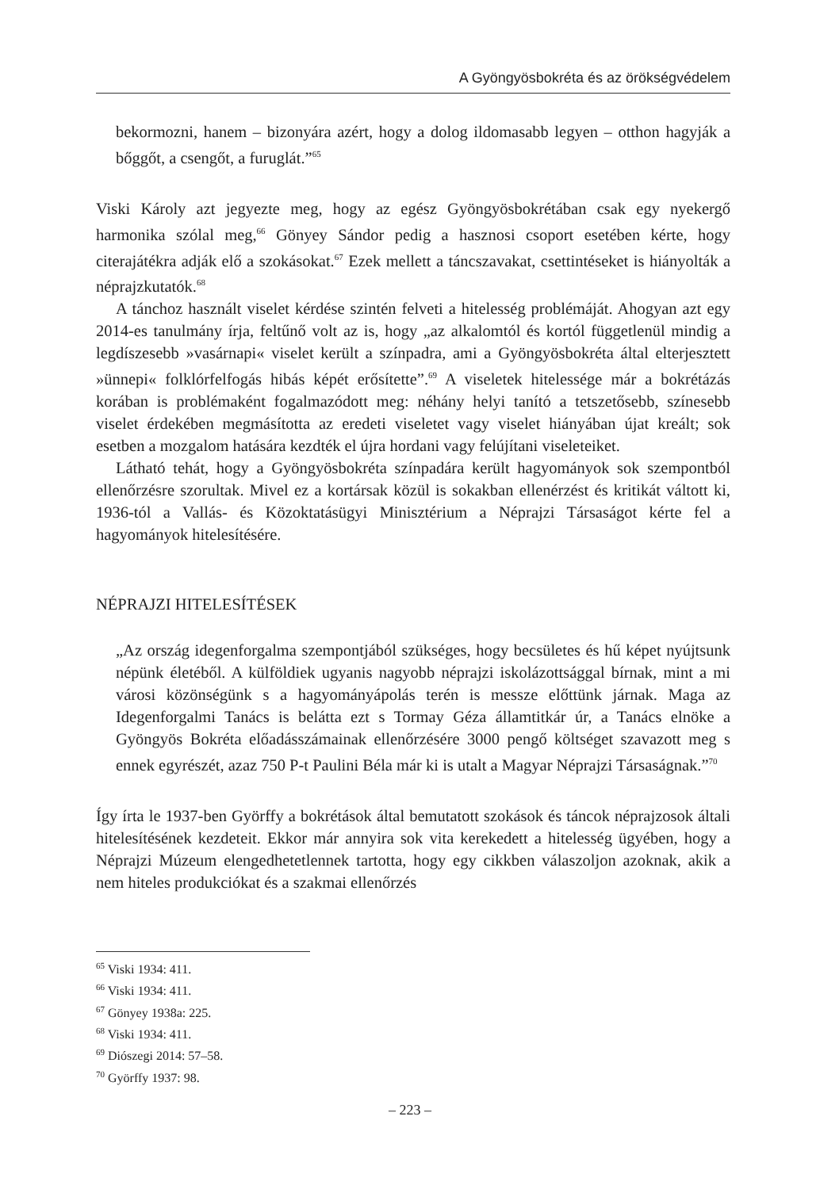A Gyöngyösbokréta és az örökségvédelem
bekormozni, hanem – bizonyára azért, hogy a dolog ildomasabb legyen – otthon hagyják a bőggőt, a csengőt, a furuglát.”<sup>65</sup>
Viski Károly azt jegyezte meg, hogy az egész Gyöngyösbokrétában csak egy nyekergő harmonika szólal meg,<sup>66</sup> Gönyey Sándor pedig a hasznosi csoport esetében kérte, hogy citerajátékra adják elő a szokásokat.<sup>67</sup> Ezek mellett a táncszavakat, csettintéseket is hiányolták a néprajzkutatók.<sup>68</sup>
A tánchoz használt viselet kérdése szintén felveti a hitelesség problémáját. Ahogyan azt egy 2014-es tanulmány írja, feltűnő volt az is, hogy „az alkalomtól és kortól függetlenül mindig a legdíszesebb »vasárnapi« viselet került a színpadra, ami a Gyöngyösbokréta által elterjesztett »ünnepi« folklórfelfogás hibás képét erősítette”.<sup>69</sup> A viseletek hitelessége már a bokrétázás korában is problémaként fogalmazódott meg: néhány helyi tanító a tetszetősebb, színesebb viselet érdekében megmásította az eredeti viseletet vagy viselet hiányában újat kreált; sok esetben a mozgalom hatására kezdték el újra hordani vagy felújítani viseleteiket.
Látható tehát, hogy a Gyöngyösbokréta színpadára került hagyományok sok szempontból ellenőrzésre szorultak. Mivel ez a kortársak közül is sokakban ellenérzést és kritikát váltott ki, 1936-tól a Vallás- és Közoktatásügyi Minisztérium a Néprajzi Társaságot kérte fel a hagyományok hitelesítésére.
NÉPRAJZI HITELESÍTÉSEK
„Az ország idegenforgalma szempontjából szükséges, hogy becsületes és hű képet nyújtsunk népünk életéből. A külföldiek ugyanis nagyobb néprajzi iskolázottsággal bírnak, mint a mi városi közönségünk s a hagyományápolás terén is messze előttünk járnak. Maga az Idegenforgalmi Tanács is belátta ezt s Tormay Géza államtitkár úr, a Tanács elnöke a Gyöngyös Bokréta előadásszámainak ellenőrzésére 3000 pengő költséget szavazott meg s ennek egyrészét, azaz 750 P-t Paulini Béla már ki is utalt a Magyar Néprajzi Társaságnak.”<sup>70</sup>
Így írta le 1937-ben Györffy a bokrétások által bemutatott szokások és táncok néprajzosok általi hitelesítésének kezdeteit. Ekkor már annyira sok vita kerekedett a hitelesség ügyében, hogy a Néprajzi Múzeum elengedhetetlennek tartotta, hogy egy cikkben válaszoljon azoknak, akik a nem hiteles produkciókat és a szakmai ellenőrzés
<sup>65</sup> Viski 1934: 411.
<sup>66</sup> Viski 1934: 411.
<sup>67</sup> Gönyey 1938a: 225.
<sup>68</sup> Viski 1934: 411.
<sup>69</sup> Diószegi 2014: 57–58.
<sup>70</sup> Györffy 1937: 98.
– 223 –